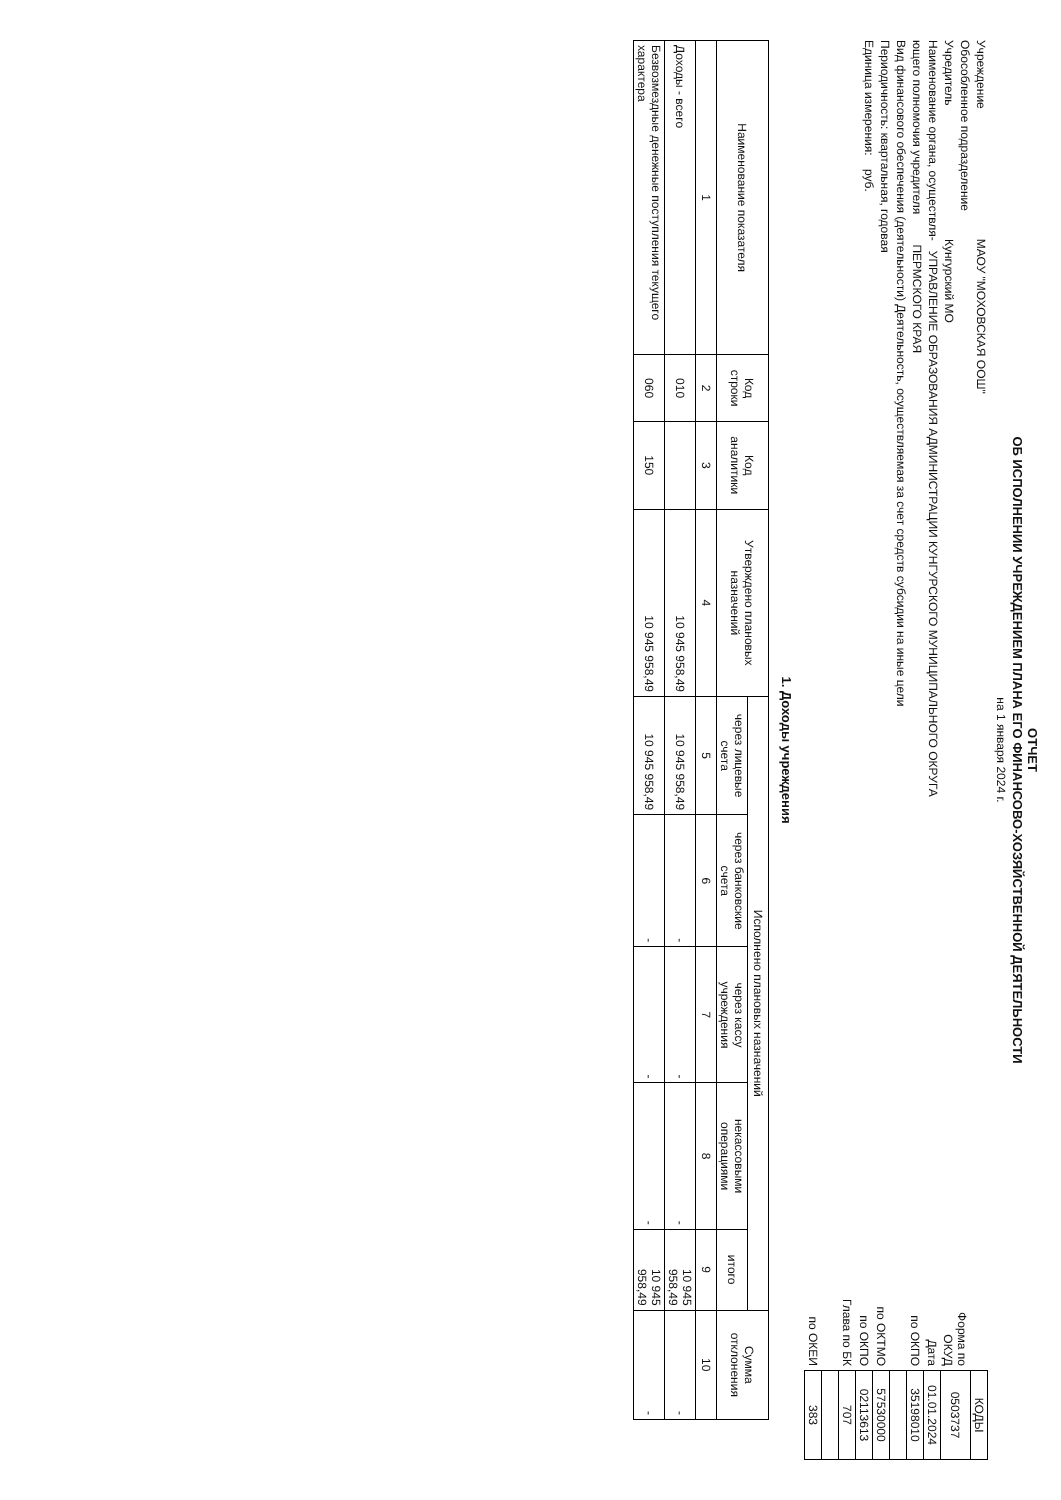ОТЧЕТ
ОБ ИСПОЛНЕНИИ УЧРЕЖДЕНИЕМ ПЛАНА ЕГО ФИНАНСОВО-ХОЗЯЙСТВЕННОЙ ДЕЯТЕЛЬНОСТИ
на 1 января 2024 г.
Учреждение МАОУ "МОХОВСКАЯ ООШ"
Обособленное подразделение
Учредитель Кунгурский МО
Наименование органа, осуществля- УПРАВЛЕНИЕ ОБРАЗОВАНИЯ АДМИНИСТРАЦИИ КУНГУРСКОГО МУНИЦИПАЛЬНОГО ОКРУГА
ющего полномочия учредителя ПЕРМСКОГО КРАЯ
Вид финансового обеспечения (деятельности) Деятельность, осуществляемая за счет средств субсидии на иные цели
Периодичность: квартальная, годовая
Единица измерения: руб.
| | КОДЫ |
| Форма по ОКУД | 0503737 |
| Дата | 01.01.2024 |
| по ОКПО | 35198010 |
| по ОКТМО | 57530000 |
| по ОКПО | 02113613 |
| Глава по БК | 707 |
| по ОКЕИ | 383 |
1. Доходы учреждения
| Наименование показателя | Код строки | Код аналитики | Утверждено плановых назначений | Исполнено плановых назначений | | | | | Сумма отклонения | |
| --- | --- | --- | --- | --- | --- | --- | --- | --- | --- | --- |
| | | | | через лицевые счета | через банковские счета | через кассу учреждения | некассовыми операциями | итого | | |
| 1 | 2 | 3 | 4 | 5 | 6 | 7 | 8 | 9 | 10 | |
| Доходы - всего | 010 | | 10 945 958,49 | 10 945 958,49 | - | - | - | 10 945 958,49 | - | |
| Безвозмездные денежные поступления текущего характера | 060 | 150 | 10 945 958,49 | 10 945 958,49 | - | - | - | 10 945 958,49 | - | |